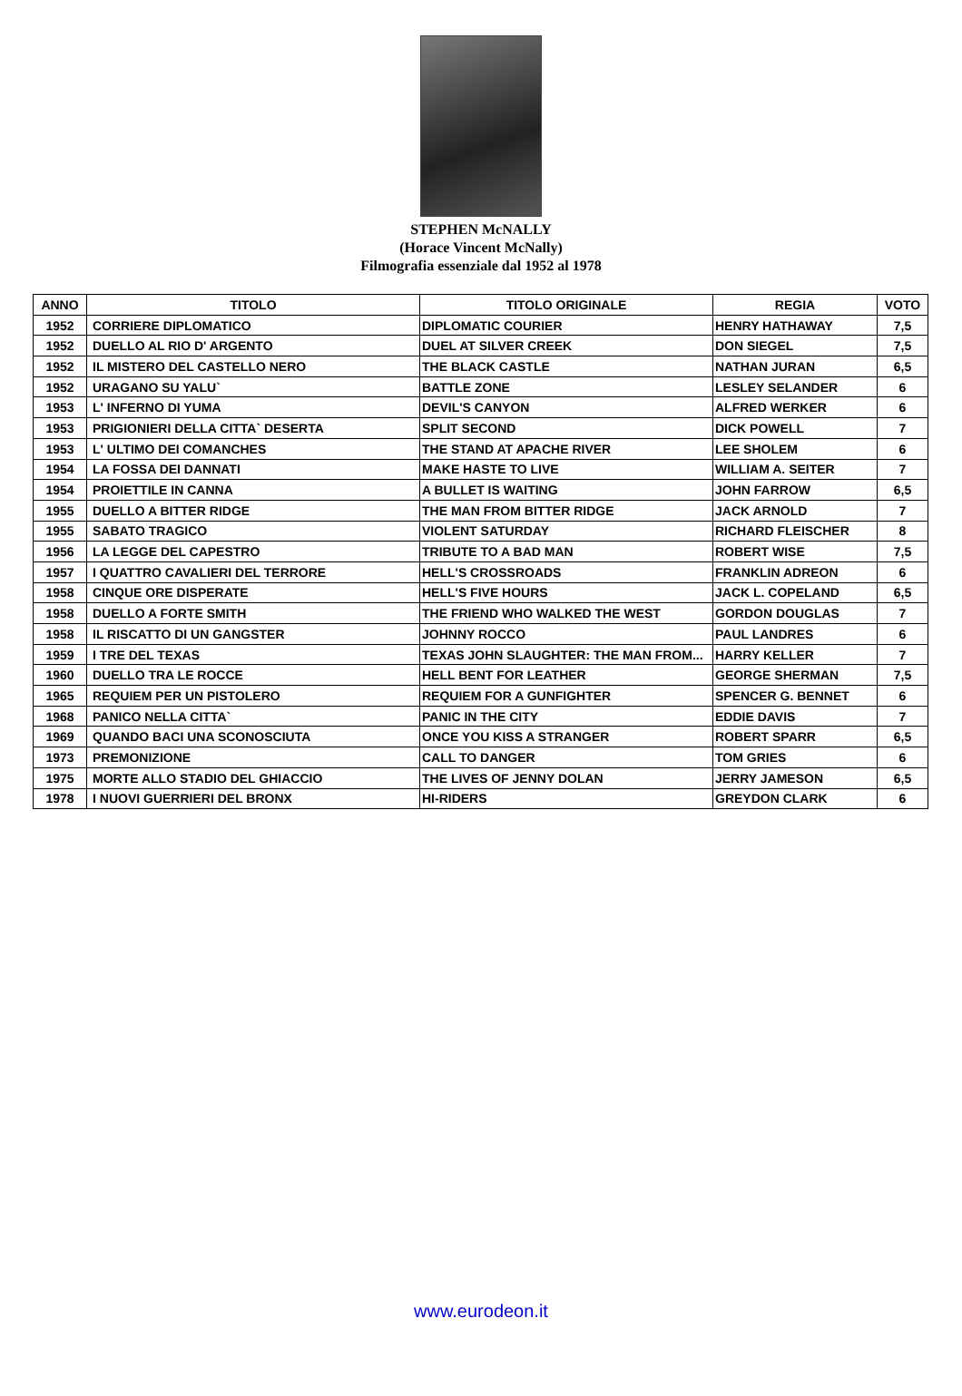STEPHEN McNALLY
(Horace Vincent McNally)
Filmografia essenziale dal 1952 al 1978
| ANNO | TITOLO | TITOLO ORIGINALE | REGIA | VOTO |
| --- | --- | --- | --- | --- |
| 1952 | CORRIERE DIPLOMATICO | DIPLOMATIC COURIER | HENRY HATHAWAY | 7,5 |
| 1952 | DUELLO AL RIO D' ARGENTO | DUEL AT SILVER CREEK | DON SIEGEL | 7,5 |
| 1952 | IL MISTERO DEL CASTELLO NERO | THE BLACK CASTLE | NATHAN JURAN | 6,5 |
| 1952 | URAGANO SU YALU` | BATTLE ZONE | LESLEY SELANDER | 6 |
| 1953 | L' INFERNO DI YUMA | DEVIL'S CANYON | ALFRED WERKER | 6 |
| 1953 | PRIGIONIERI DELLA CITTA` DESERTA | SPLIT SECOND | DICK POWELL | 7 |
| 1953 | L' ULTIMO DEI COMANCHES | THE STAND AT APACHE RIVER | LEE SHOLEM | 6 |
| 1954 | LA FOSSA DEI DANNATI | MAKE HASTE TO LIVE | WILLIAM A. SEITER | 7 |
| 1954 | PROIETTILE IN CANNA | A BULLET IS WAITING | JOHN FARROW | 6,5 |
| 1955 | DUELLO A BITTER RIDGE | THE MAN FROM BITTER RIDGE | JACK ARNOLD | 7 |
| 1955 | SABATO TRAGICO | VIOLENT SATURDAY | RICHARD FLEISCHER | 8 |
| 1956 | LA LEGGE DEL CAPESTRO | TRIBUTE TO A BAD MAN | ROBERT WISE | 7,5 |
| 1957 | I QUATTRO CAVALIERI DEL TERRORE | HELL'S CROSSROADS | FRANKLIN ADREON | 6 |
| 1958 | CINQUE ORE DISPERATE | HELL'S FIVE HOURS | JACK L. COPELAND | 6,5 |
| 1958 | DUELLO A FORTE SMITH | THE FRIEND WHO WALKED THE WEST | GORDON DOUGLAS | 7 |
| 1958 | IL RISCATTO DI UN GANGSTER | JOHNNY ROCCO | PAUL LANDRES | 6 |
| 1959 | I TRE DEL TEXAS | TEXAS JOHN SLAUGHTER: THE MAN FROM... | HARRY KELLER | 7 |
| 1960 | DUELLO TRA LE ROCCE | HELL BENT FOR LEATHER | GEORGE SHERMAN | 7,5 |
| 1965 | REQUIEM PER UN PISTOLERO | REQUIEM FOR A GUNFIGHTER | SPENCER G. BENNET | 6 |
| 1968 | PANICO NELLA CITTA` | PANIC IN THE CITY | EDDIE DAVIS | 7 |
| 1969 | QUANDO BACI UNA SCONOSCIUTA | ONCE YOU KISS A STRANGER | ROBERT SPARR | 6,5 |
| 1973 | PREMONIZIONE | CALL TO DANGER | TOM GRIES | 6 |
| 1975 | MORTE ALLO STADIO DEL GHIACCIO | THE LIVES OF JENNY DOLAN | JERRY JAMESON | 6,5 |
| 1978 | I NUOVI GUERRIERI DEL BRONX | HI-RIDERS | GREYDON CLARK | 6 |
www.eurodeon.it